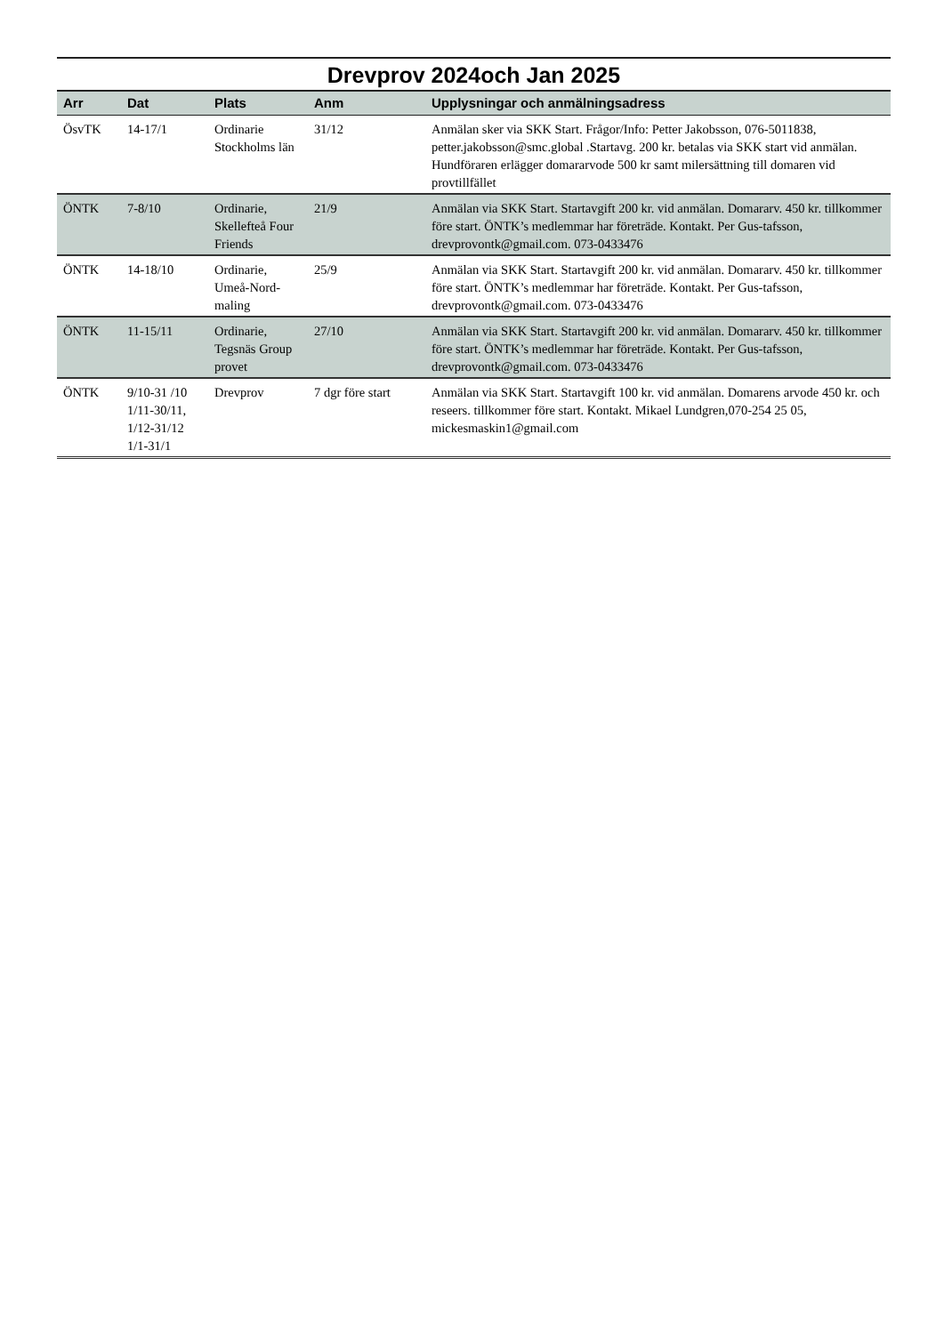Drevprov 2024och Jan 2025
| Arr | Dat | Plats | Anm | Upplysningar och anmälningsadress |
| --- | --- | --- | --- | --- |
| ÖsvTK | 14-17/1 | Ordinarie Stockholms län | 31/12 | Anmälan sker via SKK Start. Frågor/Info: Petter Jakobsson, 076-5011838, petter.jakobsson@smc.global .Startavg. 200 kr. betalas via SKK start vid anmälan. Hundföraren erlägger domararvode 500 kr samt milersättning till domaren vid provtillfället |
| ÖNTK | 7-8/10 | Ordinarie, Skellefteå Four Friends | 21/9 | Anmälan via SKK Start. Startavgift 200 kr. vid anmälan. Domararv. 450 kr. tillkommer före start. ÖNTK’s medlemmar har företräde. Kontakt. Per Gus-tafsson, drevprovontk@gmail.com. 073-0433476 |
| ÖNTK | 14-18/10 | Ordinarie, Umeå-Nord-maling | 25/9 | Anmälan via SKK Start. Startavgift 200 kr. vid anmälan. Domararv. 450 kr. tillkommer före start. ÖNTK’s medlemmar har företräde. Kontakt. Per Gus-tafsson, drevprovontk@gmail.com. 073-0433476 |
| ÖNTK | 11-15/11 | Ordinarie, Tegsnäs Group provet | 27/10 | Anmälan via SKK Start. Startavgift 200 kr. vid anmälan. Domararv. 450 kr. tillkommer före start. ÖNTK’s medlemmar har företräde. Kontakt. Per Gus-tafsson, drevprovontk@gmail.com. 073-0433476 |
| ÖNTK | 9/10-31 /10 1/11-30/11, 1/12-31/12 1/1-31/1 | Drevprov | 7 dgr före start | Anmälan via SKK Start. Startavgift 100 kr. vid anmälan. Domarens arvode 450 kr. och reseers. tillkommer före start. Kontakt. Mikael Lundgren,070-254 25 05, mickesmaskin1@gmail.com |